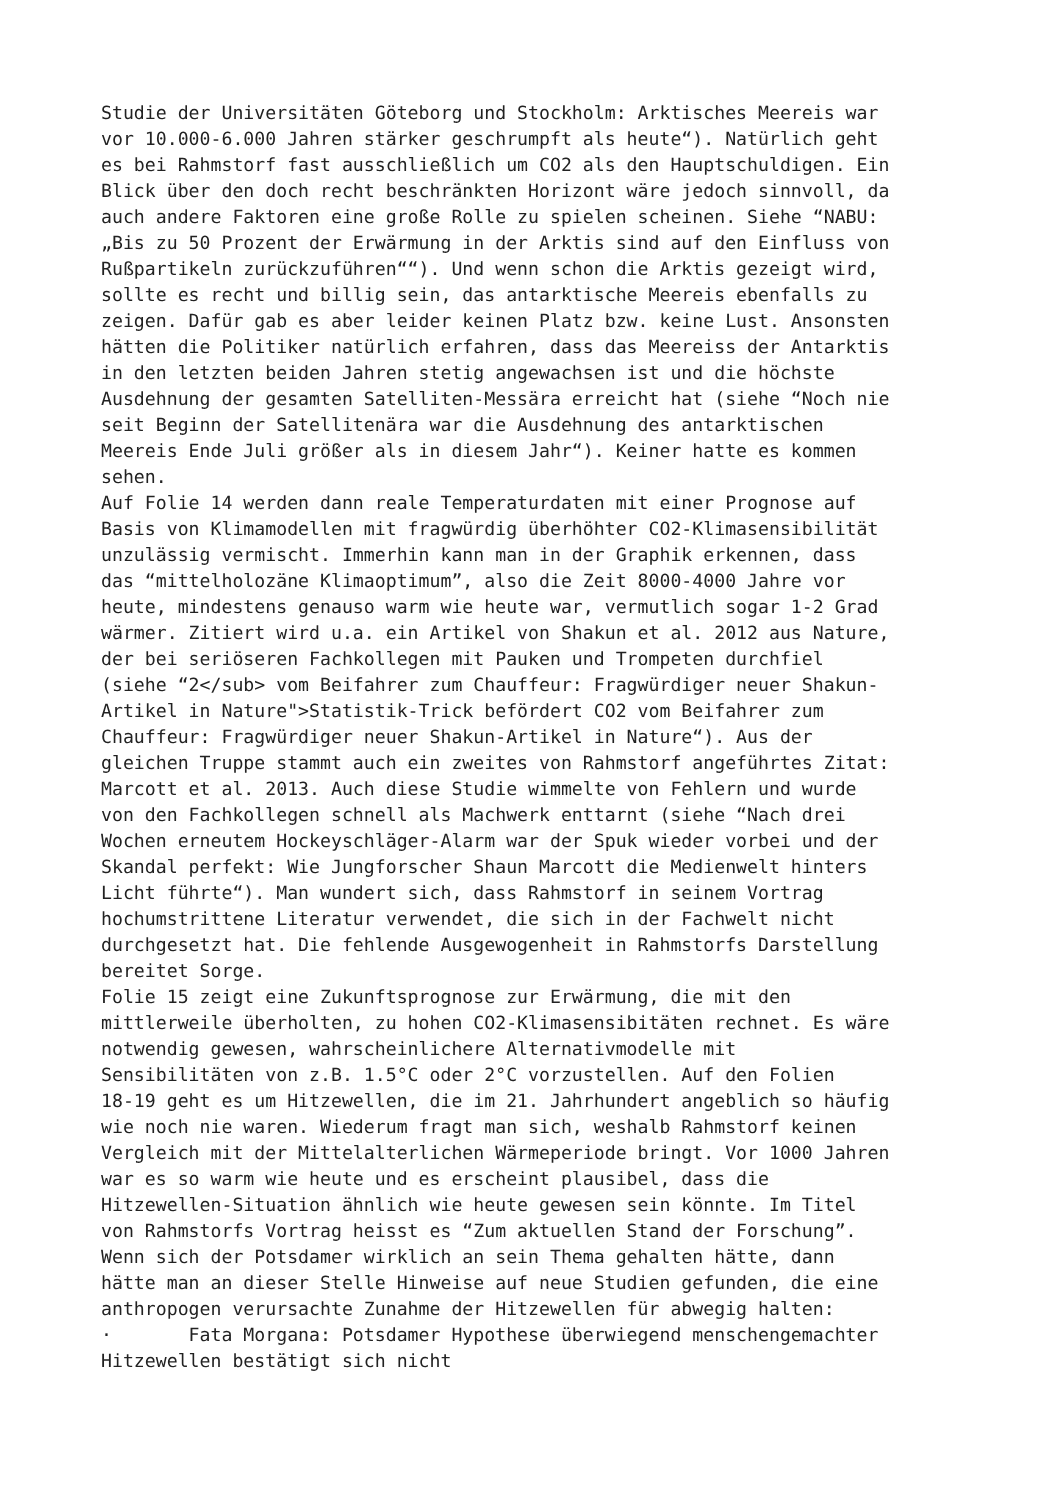Studie der Universitäten Göteborg und Stockholm: Arktisches Meereis war vor 10.000-6.000 Jahren stärker geschrumpft als heute“). Natürlich geht es bei Rahmstorf fast ausschließlich um CO2 als den Hauptschuldigen. Ein Blick über den doch recht beschränkten Horizont wäre jedoch sinnvoll, da auch andere Faktoren eine große Rolle zu spielen scheinen. Siehe “NABU: „Bis zu 50 Prozent der Erwärmung in der Arktis sind auf den Einfluss von Rußpartikeln zurückzuführen““). Und wenn schon die Arktis gezeigt wird, sollte es recht und billig sein, das antarktische Meereis ebenfalls zu zeigen. Dafür gab es aber leider keinen Platz bzw. keine Lust. Ansonsten hätten die Politiker natürlich erfahren, dass das Meereiss der Antarktis in den letzten beiden Jahren stetig angewachsen ist und die höchste Ausdehnung der gesamten Satelliten-Messära erreicht hat (siehe “Noch nie seit Beginn der Satellitenära war die Ausdehnung des antarktischen Meereis Ende Juli größer als in diesem Jahr“). Keiner hatte es kommen sehen.
Auf Folie 14 werden dann reale Temperaturdaten mit einer Prognose auf Basis von Klimamodellen mit fragwürdig überhöhter CO2-Klimasensibilität unzulässig vermischt. Immerhin kann man in der Graphik erkennen, dass das “mittelholozäne Klimaoptimum”, also die Zeit 8000-4000 Jahre vor heute, mindestens genauso warm wie heute war, vermutlich sogar 1-2 Grad wärmer. Zitiert wird u.a. ein Artikel von Shakun et al. 2012 aus Nature, der bei seriöseren Fachkollegen mit Pauken und Trompeten durchfiel (siehe “2</sub> vom Beifahrer zum Chauffeur: Fragwürdiger neuer Shakun- Artikel in Nature">Statistik-Trick befördert CO2 vom Beifahrer zum Chauffeur: Fragwürdiger neuer Shakun-Artikel in Nature“). Aus der gleichen Truppe stammt auch ein zweites von Rahmstorf angeführtes Zitat: Marcott et al. 2013. Auch diese Studie wimmelte von Fehlern und wurde von den Fachkollegen schnell als Machwerk enttarnt (siehe “Nach drei Wochen erneutem Hockeyschläger-Alarm war der Spuk wieder vorbei und der Skandal perfekt: Wie Jungforscher Shaun Marcott die Medienwelt hinters Licht führte“). Man wundert sich, dass Rahmstorf in seinem Vortrag hochumstrittene Literatur verwendet, die sich in der Fachwelt nicht durchgesetzt hat. Die fehlende Ausgewogenheit in Rahmstorfs Darstellung bereitet Sorge.
Folie 15 zeigt eine Zukunftsprognose zur Erwärmung, die mit den mittlerweile überholten, zu hohen CO2-Klimasensibitäten rechnet. Es wäre notwendig gewesen, wahrscheinlichere Alternativmodelle mit Sensibilitäten von z.B. 1.5°C oder 2°C vorzustellen. Auf den Folien 18-19 geht es um Hitzewellen, die im 21. Jahrhundert angeblich so häufig wie noch nie waren. Wiederum fragt man sich, weshalb Rahmstorf keinen Vergleich mit der Mittelalterlichen Wärmeperiode bringt. Vor 1000 Jahren war es so warm wie heute und es erscheint plausibel, dass die Hitzewellen-Situation ähnlich wie heute gewesen sein könnte. Im Titel von Rahmstorfs Vortrag heisst es “Zum aktuellen Stand der Forschung”. Wenn sich der Potsdamer wirklich an sein Thema gehalten hätte, dann hätte man an dieser Stelle Hinweise auf neue Studien gefunden, die eine anthropogen verursachte Zunahme der Hitzewellen für abwegig halten:
· Fata Morgana: Potsdamer Hypothese überwiegend menschengemachter Hitzewellen bestätigt sich nicht